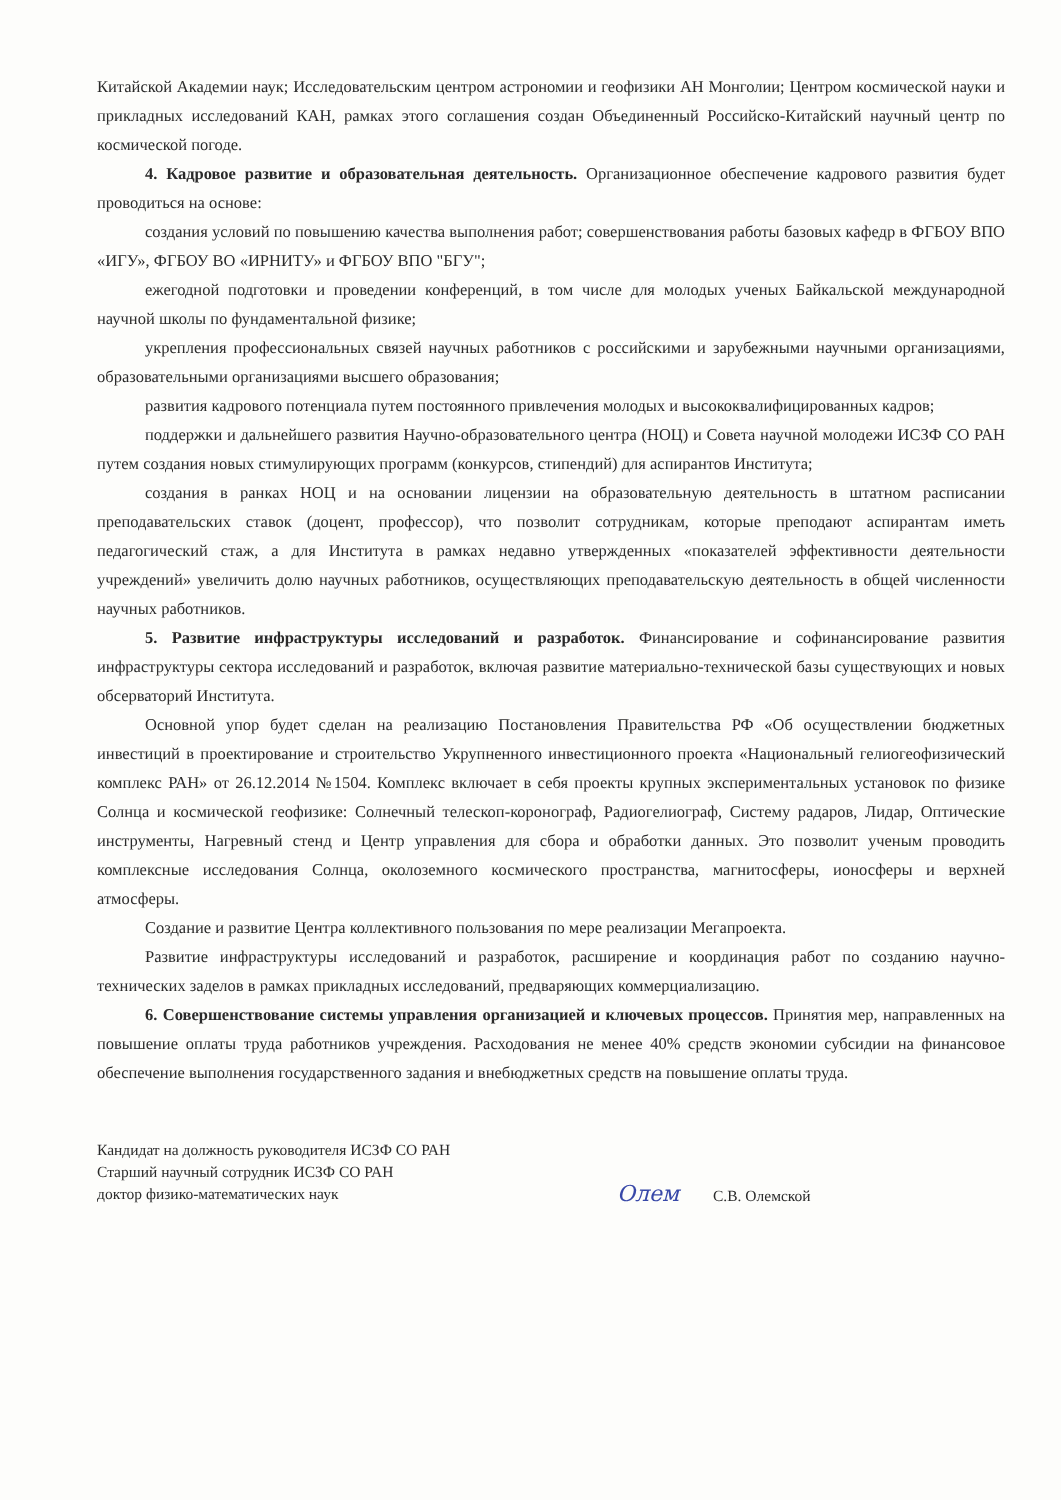Китайской Академии наук; Исследовательским центром астрономии и геофизики АН Монголии; Центром космической науки и прикладных исследований КАН, рамках этого соглашения создан Объединенный Российско-Китайский научный центр по космической погоде.
4. Кадровое развитие и образовательная деятельность. Организационное обеспечение кадрового развития будет проводиться на основе:
создания условий по повышению качества выполнения работ; совершенствования работы базовых кафедр в ФГБОУ ВПО «ИГУ», ФГБОУ ВО «ИРНИТУ» и ФГБОУ ВПО "БГУ";
ежегодной подготовки и проведении конференций, в том числе для молодых ученых Байкальской международной научной школы по фундаментальной физике;
укрепления профессиональных связей научных работников с российскими и зарубежными научными организациями, образовательными организациями высшего образования;
развития кадрового потенциала путем постоянного привлечения молодых и высококвалифицированных кадров;
поддержки и дальнейшего развития Научно-образовательного центра (НОЦ) и Совета научной молодежи ИСЗФ СО РАН путем создания новых стимулирующих программ (конкурсов, стипендий) для аспирантов Института;
создания в ранках НОЦ и на основании лицензии на образовательную деятельность в штатном расписании преподавательских ставок (доцент, профессор), что позволит сотрудникам, которые преподают аспирантам иметь педагогический стаж, а для Института в рамках недавно утвержденных «показателей эффективности деятельности учреждений» увеличить долю научных работников, осуществляющих преподавательскую деятельность в общей численности научных работников.
5. Развитие инфраструктуры исследований и разработок. Финансирование и софинансирование развития инфраструктуры сектора исследований и разработок, включая развитие материально-технической базы существующих и новых обсерваторий Института.
Основной упор будет сделан на реализацию Постановления Правительства РФ «Об осуществлении бюджетных инвестиций в проектирование и строительство Укрупненного инвестиционного проекта «Национальный гелиогеофизический комплекс РАН» от 26.12.2014 №1504. Комплекс включает в себя проекты крупных экспериментальных установок по физике Солнца и космической геофизике: Солнечный телескоп-коронограф, Радиогелиограф, Систему радаров, Лидар, Оптические инструменты, Нагревный стенд и Центр управления для сбора и обработки данных. Это позволит ученым проводить комплексные исследования Солнца, околоземного космического пространства, магнитосферы, ионосферы и верхней атмосферы.
Создание и развитие Центра коллективного пользования по мере реализации Мегапроекта.
Развитие инфраструктуры исследований и разработок, расширение и координация работ по созданию научно-технических заделов в рамках прикладных исследований, предваряющих коммерциализацию.
6. Совершенствование системы управления организацией и ключевых процессов. Принятия мер, направленных на повышение оплаты труда работников учреждения. Расходования не менее 40% средств экономии субсидии на финансовое обеспечение выполнения государственного задания и внебюджетных средств на повышение оплаты труда.
Кандидат на должность руководителя ИСЗФ СО РАН
Старший научный сотрудник ИСЗФ СО РАН
доктор физико-математических наук
Олем С.В. Олемской